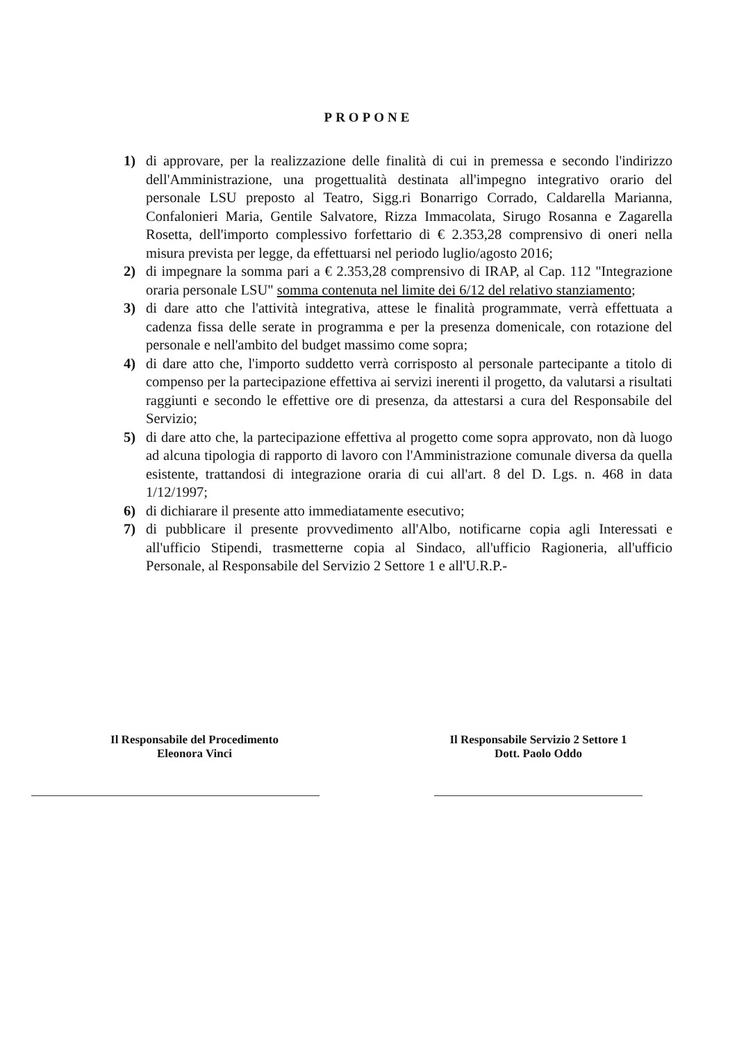PROPONE
1) di approvare, per la realizzazione delle finalità di cui in premessa e secondo l'indirizzo dell'Amministrazione, una progettualità destinata all'impegno integrativo orario del personale LSU preposto al Teatro, Sigg.ri Bonarrigo Corrado, Caldarella Marianna, Confalonieri Maria, Gentile Salvatore, Rizza Immacolata, Sirugo Rosanna e Zagarella Rosetta, dell'importo complessivo forfettario di € 2.353,28 comprensivo di oneri nella misura prevista per legge, da effettuarsi nel periodo luglio/agosto 2016;
2) di impegnare la somma pari a € 2.353,28 comprensivo di IRAP, al Cap. 112 "Integrazione oraria personale LSU" somma contenuta nel limite dei 6/12 del relativo stanziamento;
3) di dare atto che l'attività integrativa, attese le finalità programmate, verrà effettuata a cadenza fissa delle serate in programma e per la presenza domenicale, con rotazione del personale e nell'ambito del budget massimo come sopra;
4) di dare atto che, l'importo suddetto verrà corrisposto al personale partecipante a titolo di compenso per la partecipazione effettiva ai servizi inerenti il progetto, da valutarsi a risultati raggiunti e secondo le effettive ore di presenza, da attestarsi a cura del Responsabile del Servizio;
5) di dare atto che, la partecipazione effettiva al progetto come sopra approvato, non dà luogo ad alcuna tipologia di rapporto di lavoro con l'Amministrazione comunale diversa da quella esistente, trattandosi di integrazione oraria di cui all'art. 8 del D. Lgs. n. 468 in data 1/12/1997;
6) di dichiarare il presente atto immediatamente esecutivo;
7) di pubblicare il presente provvedimento all'Albo, notificarne copia agli Interessati e all'ufficio Stipendi, trasmetterne copia al Sindaco, all'ufficio Ragioneria, all'ufficio Personale, al Responsabile del Servizio 2 Settore 1 e all'U.R.P.-
Il Responsabile del Procedimento
Eleonora Vinci
Il Responsabile Servizio 2 Settore 1
Dott. Paolo Oddo